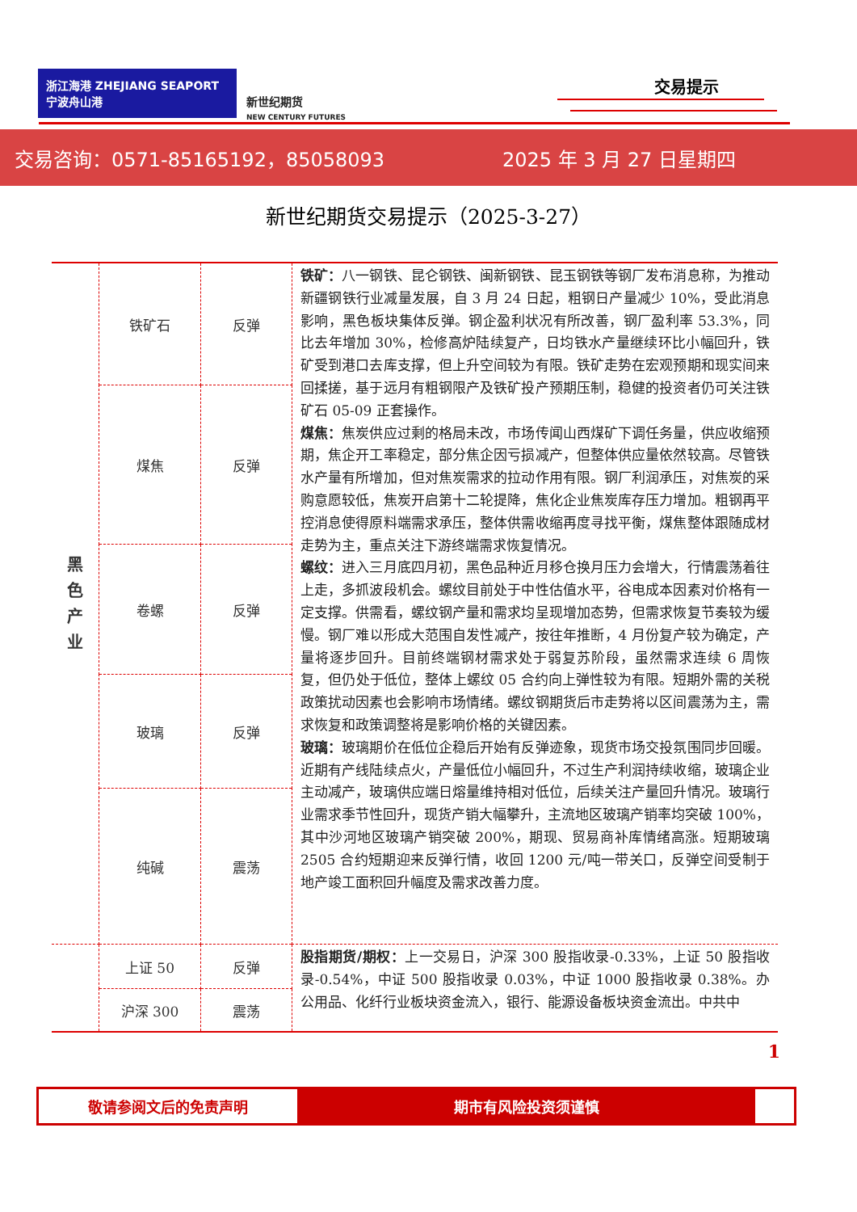浙江海港 ZHEJIANG SEAPORT　宁波舟山港
新世纪期货
NEW CENTURY FUTURES
交易提示
交易咨询：0571-85165192，85058093 2025 年 3 月 27 日星期四
新世纪期货交易提示（2025-3-27）
| 黑 色 产 业 | 铁矿石 | 反弹 | 铁矿： 八一钢铁、昆仑钢铁、闽新钢铁、昆玉钢铁等钢厂发布消息称，为推动新疆钢铁行业减量发展，自 3 月 24 日起，粗钢日产量减少 10%，受此消息影响，黑色板块集体反弹。钢企盈利状况有所改善，钢厂盈利率 53.3%，同比去年增加 30%，检修高炉陆续复产，日均铁水产量继续环比小幅回升，铁矿受到港口去库支撑，但上升空间较为有限。铁矿走势在宏观预期和现实间来回揉搓，基于远月有粗钢限产及铁矿投产预期压制，稳健的投资者仍可关注铁矿石 05-09 正套操作。 煤焦： 焦炭供应过剩的格局未改，市场传闻山西煤矿下调任务量，供应收缩预期，焦企开工率稳定，部分焦企因亏损减产，但整体供应量依然较高。尽管铁水产量有所增加，但对焦炭需求的拉动作用有限。钢厂利润承压，对焦炭的采购意愿较低，焦炭开启第十二轮提降，焦化企业焦炭库存压力增加。粗钢再平控消息使得原料端需求承压，整体供需收缩再度寻找平衡，煤焦整体跟随成材走势为主，重点关注下游终端需求恢复情况。 螺纹： 进入三月底四月初，黑色品种近月移仓换月压力会增大，行情震荡着往上走，多抓波段机会。螺纹目前处于中性估值水平，谷电成本因素对价格有一定支撑。供需看，螺纹钢产量和需求均呈现增加态势，但需求恢复节奏较为缓慢。钢厂难以形成大范围自发性减产，按往年推断，4 月份复产较为确定，产量将逐步回升。目前终端钢材需求处于弱复苏阶段，虽然需求连续 6 周恢复，但仍处于低位，整体上螺纹 05 合约向上弹性较为有限。短期外需的关税政策扰动因素也会影响市场情绪。螺纹钢期货后市走势将以区间震荡为主，需求恢复和政策调整将是影响价格的关键因素。 玻璃： 玻璃期价在低位企稳后开始有反弹迹象，现货市场交投氛围同步回暖。近期有产线陆续点火，产量低位小幅回升，不过生产利润持续收缩，玻璃企业主动减产，玻璃供应端日熔量维持相对低位，后续关注产量回升情况。玻璃行业需求季节性回升，现货产销大幅攀升，主流地区玻璃产销率均突破 100%，其中沙河地区玻璃产销突破 200%，期现、贸易商补库情绪高涨。短期玻璃 2505 合约短期迎来反弹行情，收回 1200 元/吨一带关口，反弹空间受制于地产竣工面积回升幅度及需求改善力度。 |
| | 煤焦 | 反弹 | |
| | 卷螺 | 反弹 | |
| | 玻璃 | 反弹 | |
| | 纯碱 | 震荡 | |
| | 上证 50 | 反弹 | 股指期货/期权： 上一交易日，沪深 300 股指收录-0.33%，上证 50 股指收录-0.54%，中证 500 股指收录 0.03%，中证 1000 股指收录 0.38%。办公用品、化纤行业板块资金流入，银行、能源设备板块资金流出。中共中 |
| | 沪深 300 | 震荡 | |
1
敬请参阅文后的免责声明 期市有风险投资须谨慎